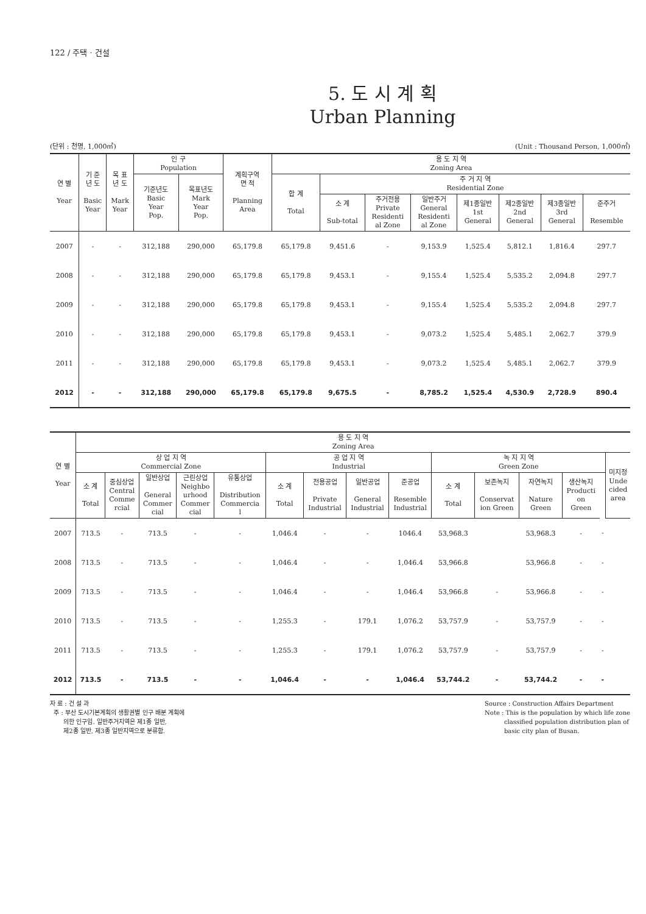122 / 주택 · 건설
5. 도 시 계 획
Urban Planning
(단위 : 천명, 1,000㎡) (Unit : Thousand Person, 1,000㎡)
| 연 별 Year | 기 준 년 도 Basic Year | 목 표 년 도 Mark Year | 인 구 Population | | 계획구역 면 적 Planning Area | 용 도 지 역 Zoning Area | | | | | | | |
| --- | --- | --- | --- | --- | --- | --- | --- | --- | --- | --- | --- | --- | --- |
| | | | 기준년도 Basic Year Pop. | 목표년도 Mark Year Pop. | | 합 계 Total | 주 거 지 역 Residential Zone | | | | | | |
| | | | | | | | 소 계 Sub-total | 주거전용 Private Residenti al Zone | 일반주거 General Residenti al Zone | 제1종일반 1st General | 제2종일반 2nd General | 제3종일반 3rd General | 준주거 Resemble |
| 2007 | - | - | 312,188 | 290,000 | 65,179.8 | 65,179.8 | 9,451.6 | - | 9,153.9 | 1,525.4 | 5,812.1 | 1,816.4 | 297.7 |
| 2008 | - | - | 312,188 | 290,000 | 65,179.8 | 65,179.8 | 9,453.1 | - | 9,155.4 | 1,525.4 | 5,535.2 | 2,094.8 | 297.7 |
| 2009 | - | - | 312,188 | 290,000 | 65,179.8 | 65,179.8 | 9,453.1 | - | 9,155.4 | 1,525.4 | 5,535.2 | 2,094.8 | 297.7 |
| 2010 | - | - | 312,188 | 290,000 | 65,179.8 | 65,179.8 | 9,453.1 | - | 9,073.2 | 1,525.4 | 5,485.1 | 2,062.7 | 379.9 |
| 2011 | - | - | 312,188 | 290,000 | 65,179.8 | 65,179.8 | 9,453.1 | - | 9,073.2 | 1,525.4 | 5,485.1 | 2,062.7 | 379.9 |
| 2012 | - | - | 312,188 | 290,000 | 65,179.8 | 65,179.8 | 9,675.5 | - | 8,785.2 | 1,525.4 | 4,530.9 | 2,728.9 | 890.4 |
| 연 별 Year | 용 도 지 역 Zoning Area | | | | | | | | | | | | | | |
| --- | --- | --- | --- | --- | --- | --- | --- | --- | --- | --- | --- | --- | --- | --- | --- |
| | 상 업 지 역 Commercial Zone | | | | | 공 업 지 역 Industrial | | | | 녹 지 지 역 Green Zone | | | | | 미지정 Unde cided area |
| | 소 계 Total | 중심상업 Central Comme rcial | 일반상업 General Commer cial | 근린상업 Neighbo urhood Commer cial | 유통상업 Distribution Commercia l | 소 계 Total | 전용공업 Private Industrial | 일반공업 General Industrial | 준공업 Resemble Industrial | 소 계 Total | 보존녹지 Conservat ion Green | 자연녹지 Nature Green | 생산녹지 Producti on Green | | |
| 2007 | 713.5 | - | 713.5 | - | - | 1,046.4 | - | - | 1046.4 | 53,968.3 | | 53,968.3 | - | - | |
| 2008 | 713.5 | - | 713.5 | - | - | 1,046.4 | - | - | 1,046.4 | 53,966.8 | | 53,966.8 | - | - | |
| 2009 | 713.5 | - | 713.5 | - | - | 1,046.4 | - | - | 1,046.4 | 53,966.8 | - | 53,966.8 | - | - | |
| 2010 | 713.5 | - | 713.5 | - | - | 1,255.3 | - | 179.1 | 1,076.2 | 53,757.9 | - | 53,757.9 | - | - | |
| 2011 | 713.5 | - | 713.5 | - | - | 1,255.3 | - | 179.1 | 1,076.2 | 53,757.9 | - | 53,757.9 | - | - | |
| 2012 | 713.5 | - | 713.5 | - | - | 1,046.4 | - | - | 1,046.4 | 53,744.2 | - | 53,744.2 | - | - | |
자 료 : 건 설 과
주 : 부산 도시기본계획의 생활권별 인구 배분 계획에
의한 인구임. 일반주거지역은 제1종 일반,
제2종 일반, 제3종 일반지역으로 분류함.
Source : Construction Affairs Department
Note : This is the population by which life zone
classified population distribution plan of
basic city plan of Busan.